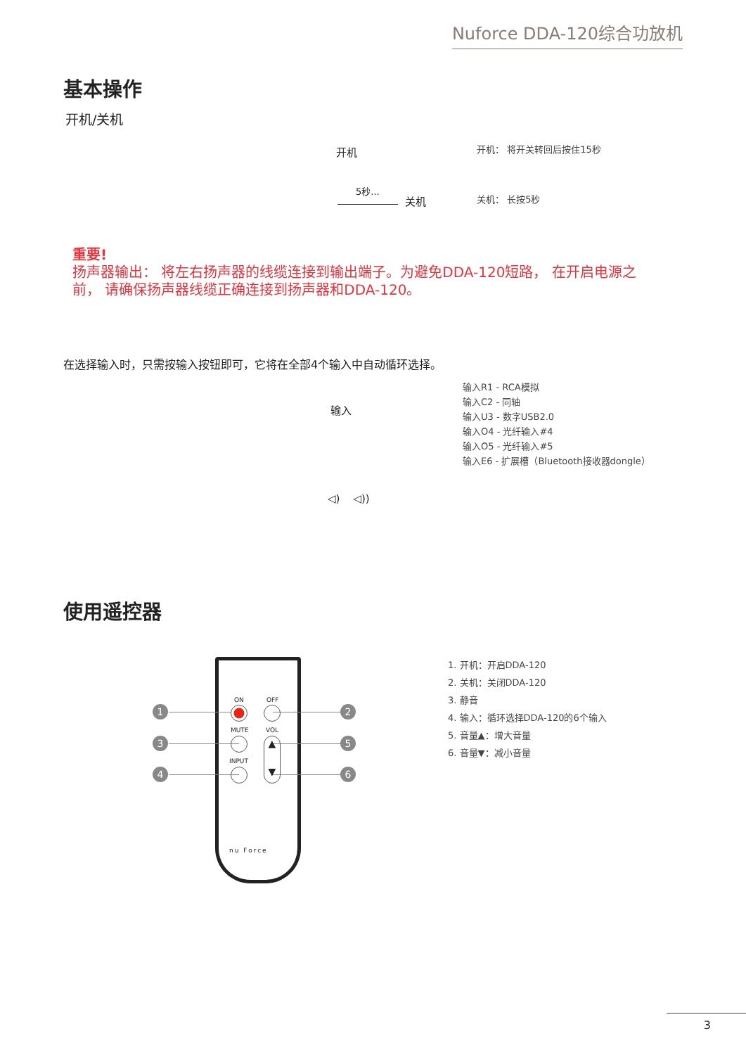Nuforce DDA-120综合功放机
基本操作
开机/关机
开机 开机： 将开关转回后按住15秒
5秒...
关机 关机： 长按5秒
重要!
扬声器输出： 将左右扬声器的线缆连接到输出端子。为避免DDA-120短路， 在开启电源之前， 请确保扬声器线缆正确连接到扬声器和DDA-120。
在选择输入时，只需按输入按钮即可，它将在全部4个输入中自动循环选择。
输入
输入R1 - RCA模拟
输入C2 - 同轴
输入U3 - 数字USB2.0
输入O4 - 光纤输入#4
输入O5 - 光纤输入#5
输入E6 - 扩展槽（Bluetooth接收器dongle）
◁) ◁))
使用遥控器
1 2
3 5
4 6
ON OFF
MUTE VOL
▲
▼
INPUT
nu Force
1. 开机：开启DDA-120
2. 关机：关闭DDA-120
3. 静音
4. 输入：循环选择DDA-120的6个输入
5. 音量▲：增大音量
6. 音量▼：减小音量
3